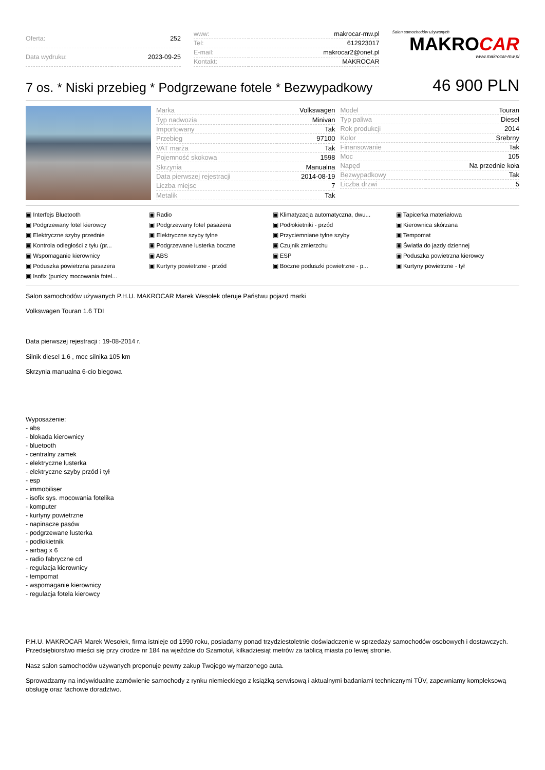| Oferta: | 252 |
| Data wydruku: | 2023-09-25 |
| www: | makrocar-mw.pl |
| Tel: | 612923017 |
| E-mail: | makrocar2@onet.pl |
| Kontakt: | MAKROCAR |
Salon samochodów używanych
MAKROCAR
www.makrocar-mw.pl
7 os. * Niski przebieg * Podgrzewane fotele * Bezwypadkowy
46 900 PLN
| Marka | Volkswagen |
| Typ nadwozia | Minivan |
| Importowany | Tak |
| Przebieg | 97100 |
| VAT marża | Tak |
| Pojemność skokowa | 1598 |
| Skrzynia | Manualna |
| Data pierwszej rejestracji | 2014-08-19 |
| Liczba miejsc | 7 |
| Metalik | Tak |
| Model | Touran |
| Typ paliwa | Diesel |
| Rok produkcji | 2014 |
| Kolor | Srebrny |
| Finansowanie | Tak |
| Moc | 105 |
| Napęd | Na przednie koła |
| Bezwypadkowy | Tak |
| Liczba drzwi | 5 |
Interfejs Bluetooth Radio Klimatyzacja automatyczna, dwu... Tapicerka materiałowa Podgrzewany fotel kierowcy Podgrzewany fotel pasażera Podłokietniki - przód Kierownica skórzana Elektryczne szyby przednie Elektryczne szyby tylne Przyciemniane tylne szyby Tempomat Kontrola odległości z tyłu (pr... Podgrzewane lusterka boczne Czujnik zmierzchu Światła do jazdy dziennej Wspomaganie kierownicy ABS ESP Poduszka powietrzna kierowcy Poduszka powietrzna pasażera Kurtyny powietrzne - przód Boczne poduszki powietrzne - p... Kurtyny powietrzne - tył Isofix (punkty mocowania fotel...
Salon samochodów używanych P.H.U. MAKROCAR Marek Wesołek oferuje Państwu pojazd marki
Volkswagen Touran 1.6 TDI
Data pierwszej rejestracji : 19-08-2014 r.
Silnik diesel 1.6 , moc silnika 105 km
Skrzynia manualna 6-cio biegowa
Wyposażenie:
- abs
- blokada kierownicy
- bluetooth
- centralny zamek
- elektryczne lusterka
- elektryczne szyby przód i tył
- esp
- immobiliser
- isofix sys. mocowania fotelika
- komputer
- kurtyny powietrzne
- napinacze pasów
- podgrzewane lusterka
- podłokietnik
- airbag x 6
- radio fabryczne cd
- regulacja kierownicy
- tempomat
- wspomaganie kierownicy
- regulacja fotela kierowcy
P.H.U. MAKROCAR Marek Wesołek, firma istnieje od 1990 roku, posiadamy ponad trzydziestoletnie doświadczenie w sprzedaży samochodów osobowych i dostawczych. Przedsiębiorstwo mieści się przy drodze nr 184 na wjeździe do Szamotuł, kilkadziesiąt metrów za tablicą miasta po lewej stronie.
Nasz salon samochodów używanych proponuje pewny zakup Twojego wymarzonego auta.
Sprowadzamy na indywidualne zamówienie samochody z rynku niemieckiego z książką serwisową i aktualnymi badaniami technicznymi TÜV, zapewniamy kompleksową obsługę oraz fachowe doradztwo.